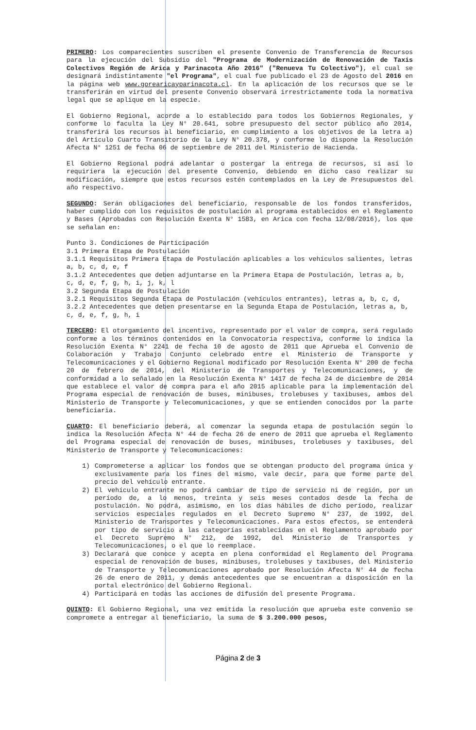PRIMERO: Los comparecientes suscriben el presente Convenio de Transferencia de Recursos para la ejecución del Subsidio del "Programa de Modernización de Renovación de Taxis Colectivos Región de Arica y Parinacota Año 2016" ("Renueva Tu Colectivo"), el cual se designará indistintamente "el Programa", el cual fue publicado el 23 de Agosto del 2016 en la página web www.gorearicayparinacota.cl. En la aplicación de los recursos que se le transferirán en virtud del presente Convenio observará irrestrictamente toda la normativa legal que se aplique en la especie.
El Gobierno Regional, acorde a lo establecido para todos los Gobiernos Regionales, y conforme lo faculta la Ley N° 20.641, sobre presupuesto del sector público año 2014, transferirá los recursos al beneficiario, en cumplimiento a los objetivos de la letra a) del Artículo Cuarto Transitorio de la Ley N° 20.378, y conforme lo dispone la Resolución Afecta N° 1251 de fecha 06 de septiembre de 2011 del Ministerio de Hacienda.
El Gobierno Regional podrá adelantar o postergar la entrega de recursos, si así lo requiriera la ejecución del presente Convenio, debiendo en dicho caso realizar su modificación, siempre que estos recursos estén contemplados en la Ley de Presupuestos del año respectivo.
SEGUNDO: Serán obligaciones del beneficiario, responsable de los fondos transferidos, haber cumplido con los requisitos de postulación al programa establecidos en el Reglamento y Bases (Aprobadas con Resolución Exenta N° 1583, en Arica con fecha 12/08/2016), los que se señalan en:
Punto 3. Condiciones de Participación
3.1 Primera Etapa de Postulación
3.1.1 Requisitos Primera Etapa de Postulación aplicables a los vehículos salientes, letras a, b, c, d, e, f
3.1.2 Antecedentes que deben adjuntarse en la Primera Etapa de Postulación, letras a, b, c, d, e, f, g, h, i, j, k, l
3.2 Segunda Etapa de Postulación
3.2.1 Requisitos Segunda Etapa de Postulación (vehículos entrantes), letras a, b, c, d,
3.2.2 Antecedentes que deben presentarse en la Segunda Etapa de Postulación, letras a, b, c, d, e, f, g, h, i
TERCERO: El otorgamiento del incentivo, representado por el valor de compra, será regulado conforme a los términos contenidos en la Convocatoria respectiva, conforme lo indica la Resolución Exenta N° 2241 de fecha 10 de agosto de 2011 que Aprueba el Convenio de Colaboración y Trabajo Conjunto celebrado entre el Ministerio de Transporte y Telecomunicaciones y el Gobierno Regional modificado por Resolución Exenta N° 200 de fecha 20 de febrero de 2014, del Ministerio de Transportes y Telecomunicaciones, y de conformidad a lo señalado en la Resolución Exenta N° 1417 de fecha 24 de diciembre de 2014 que establece el valor de compra para el año 2015 aplicable para la implementación del Programa especial de renovación de buses, minibuses, trolebuses y taxibuses, ambos del Ministerio de Transporte y Telecomunicaciones, y que se entienden conocidos por la parte beneficiaria.
CUARTO: El beneficiario deberá, al comenzar la segunda etapa de postulación según lo indica la Resolución Afecta N° 44 de fecha 26 de enero de 2011 que aprueba el Reglamento del Programa especial de renovación de buses, minibuses, trolebuses y taxibuses, del Ministerio de Transporte y Telecomunicaciones:
1) Comprometerse a aplicar los fondos que se obtengan producto del programa única y exclusivamente para los fines del mismo, vale decir, para que forme parte del precio del vehículo entrante.
2) El vehículo entrante no podrá cambiar de tipo de servicio ni de región, por un período de, a lo menos, treinta y seis meses contados desde la fecha de postulación. No podrá, asimismo, en los días hábiles de dicho período, realizar servicios especiales regulados en el Decreto Supremo N° 237, de 1992, del Ministerio de Transportes y Telecomunicaciones. Para estos efectos, se entenderá por tipo de servicio a las categorías establecidas en el Reglamento aprobado por el Decreto Supremo N° 212, de 1992, del Ministerio de Transportes y Telecomunicaciones, o el que lo reemplace.
3) Declarará que conoce y acepta en plena conformidad el Reglamento del Programa especial de renovación de buses, minibuses, trolebuses y taxibuses, del Ministerio de Transporte y Telecomunicaciones aprobado por Resolución Afecta N° 44 de fecha 26 de enero de 2011, y demás antecedentes que se encuentran a disposición en la portal electrónico del Gobierno Regional.
4) Participará en todas las acciones de difusión del presente Programa.
QUINTO: El Gobierno Regional, una vez emitida la resolución que aprueba este convenio se compromete a entregar al beneficiario, la suma de $ 3.200.000 pesos,
Página 2 de 3